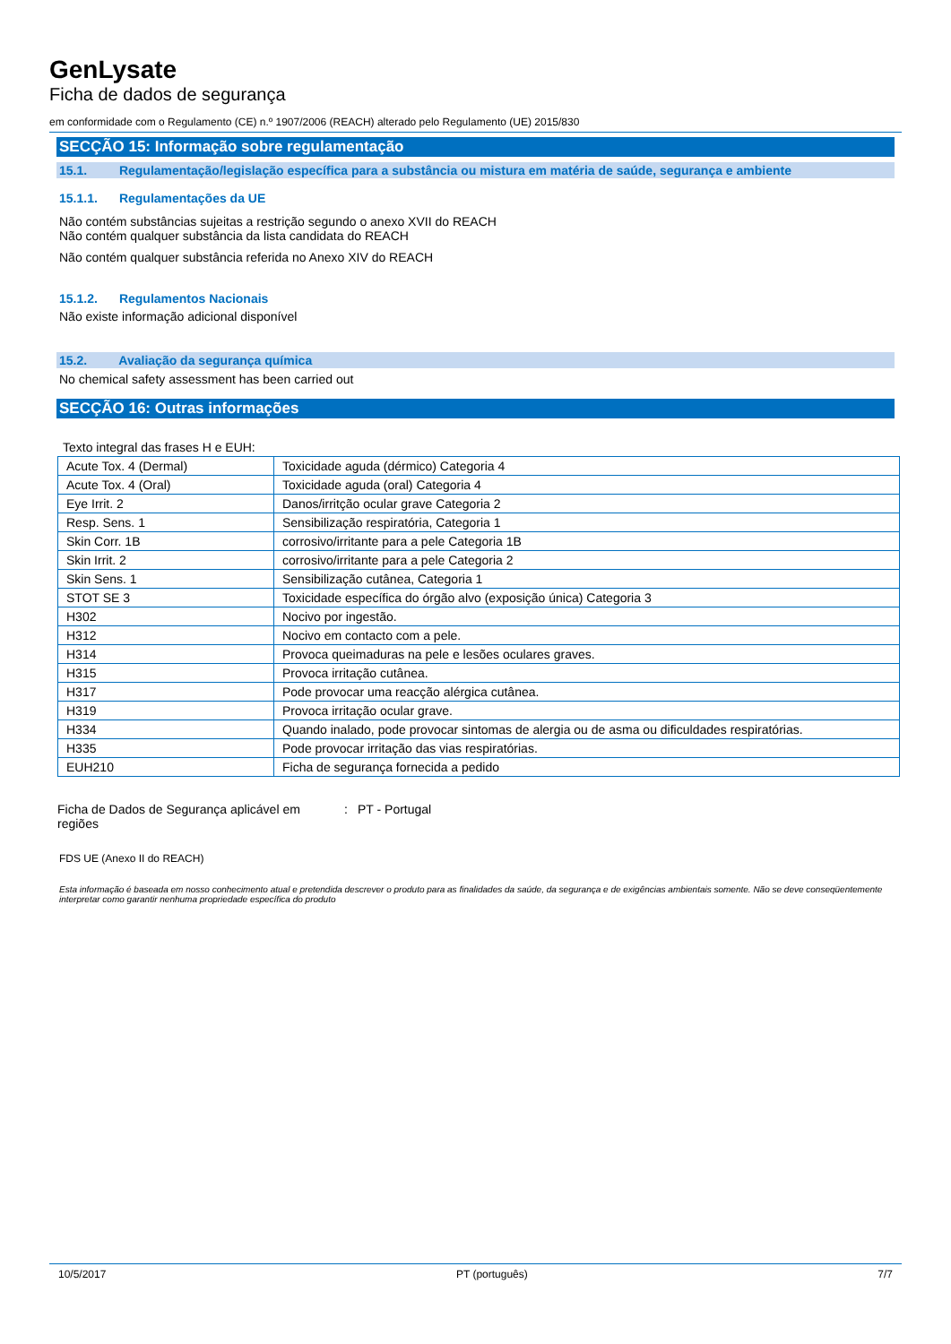GenLysate
Ficha de dados de segurança
em conformidade com o Regulamento (CE) n.º 1907/2006 (REACH) alterado pelo Regulamento (UE) 2015/830
SECÇÃO 15: Informação sobre regulamentação
15.1. Regulamentação/legislação específica para a substância ou mistura em matéria de saúde, segurança e ambiente
15.1.1. Regulamentações da UE
Não contém substâncias sujeitas a restrição segundo o anexo XVII do REACH
Não contém qualquer substância da lista candidata do REACH
Não contém qualquer substância referida no Anexo XIV do REACH
15.1.2. Regulamentos Nacionais
Não existe informação adicional disponível
15.2. Avaliação da segurança química
No chemical safety assessment has been carried out
SECÇÃO 16: Outras informações
Texto integral das frases H e EUH:
| Acute Tox. 4 (Dermal) | Toxicidade aguda (dérmico) Categoria 4 |
| Acute Tox. 4 (Oral) | Toxicidade aguda (oral) Categoria 4 |
| Eye Irrit. 2 | Danos/irritção ocular grave Categoria 2 |
| Resp. Sens. 1 | Sensibilização respiratória, Categoria 1 |
| Skin Corr. 1B | corrosivo/irritante para a pele Categoria 1B |
| Skin Irrit. 2 | corrosivo/irritante para a pele Categoria 2 |
| Skin Sens. 1 | Sensibilização cutânea, Categoria 1 |
| STOT SE 3 | Toxicidade específica do órgão alvo (exposição única) Categoria 3 |
| H302 | Nocivo por ingestão. |
| H312 | Nocivo em contacto com a pele. |
| H314 | Provoca queimaduras na pele e lesões oculares graves. |
| H315 | Provoca irritação cutânea. |
| H317 | Pode provocar uma reacção alérgica cutânea. |
| H319 | Provoca irritação ocular grave. |
| H334 | Quando inalado, pode provocar sintomas de alergia ou de asma ou dificuldades respiratórias. |
| H335 | Pode provocar irritação das vias respiratórias. |
| EUH210 | Ficha de segurança fornecida a pedido |
Ficha de Dados de Segurança aplicável em regiões
: PT - Portugal
FDS UE (Anexo II do REACH)
Esta informação é baseada em nosso conhecimento atual e pretendida descrever o produto para as finalidades da saúde, da segurança e de exigências ambientais somente. Não se deve conseqüentemente interpretar como garantir nenhuma propriedade específica do produto
10/5/2017 PT (português) 7/7